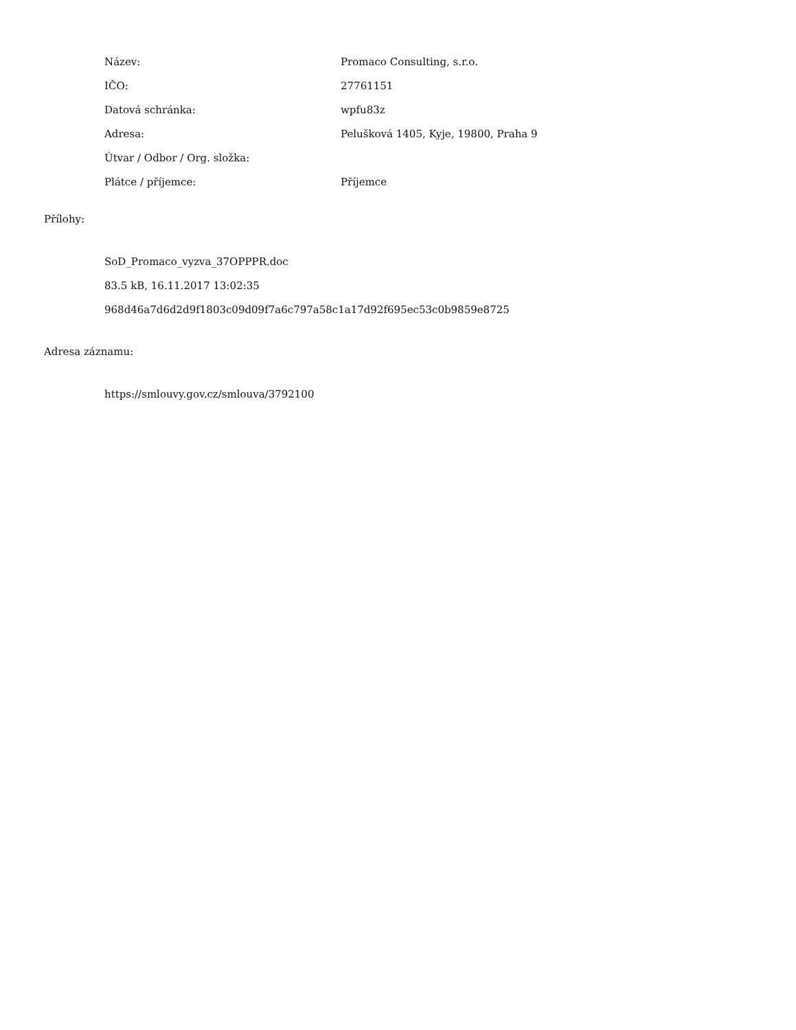| Název: | Promaco Consulting, s.r.o. |
| IČO: | 27761151 |
| Datová schránka: | wpfu83z |
| Adresa: | Pelušková 1405, Kyje, 19800, Praha 9 |
| Útvar / Odbor / Org. složka: | |
| Plátce / příjemce: | Příjemce |
Přílohy:
SoD_Promaco_vyzva_37OPPPR.doc
83.5 kB, 16.11.2017 13:02:35
968d46a7d6d2d9f1803c09d09f7a6c797a58c1a17d92f695ec53c0b9859e8725
Adresa záznamu:
https://smlouvy.gov.cz/smlouva/3792100